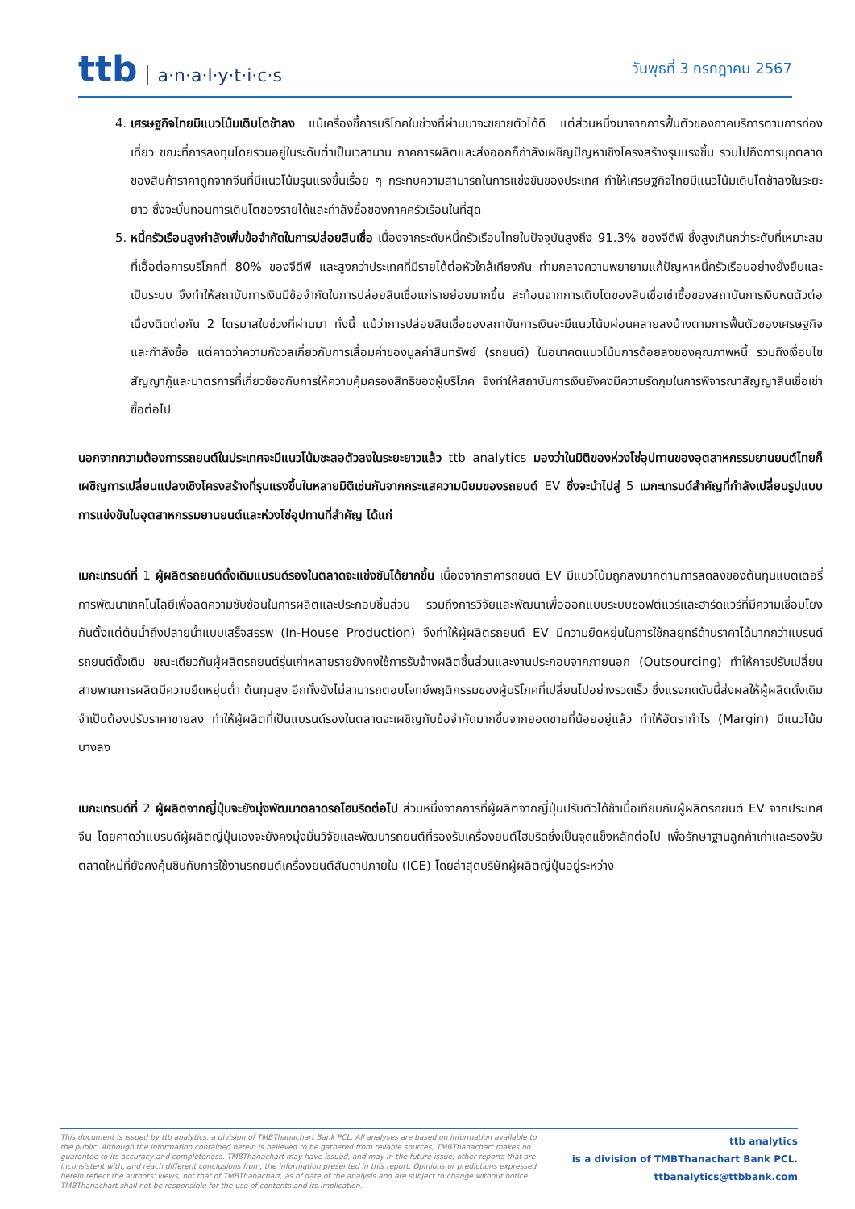ttb a·n·a·l·y·t·i·c·s
วันพุธที่ 3 กรกฎาคม 2567
4. เศรษฐกิจไทยมีแนวโน้มเติบโตช้าลง แม้เครื่องชี้การบริโภคในช่วงที่ผ่านมาจะขยายตัวได้ดี แต่ส่วนหนึ่งมาจากการฟื้นตัวของภาคบริการตามการท่องเที่ยว ขณะที่การลงทุนโดยรวมอยู่ในระดับต่ำเป็นเวลานาน ภาคการผลิตและส่งออกก็กำลังเผชิญปัญหาเชิงโครงสร้างรุนแรงขึ้น รวมไปถึงการบุกตลาดของสินค้าราคาถูกจากจีนที่มีแนวโน้มรุนแรงขึ้นเรื่อย ๆ กระทบความสามารถในการแข่งขันของประเทศ ทำให้เศรษฐกิจไทยมีแนวโน้มเติบโตช้าลงในระยะยาว ซึ่งจะบั่นทอนการเติบโตของรายได้และกำลังซื้อของภาคครัวเรือนในที่สุด
5. หนี้ครัวเรือนสูงกำลังเพิ่มข้อจำกัดในการปล่อยสินเชื่อ เนื่องจากระดับหนี้ครัวเรือนไทยในปัจจุบันสูงถึง 91.3% ของจีดีพี ซึ่งสูงเกินกว่าระดับที่เหมาะสมที่เอื้อต่อการบริโภคที่ 80% ของจีดีพี และสูงกว่าประเทศที่มีรายได้ต่อหัวใกล้เคียงกัน ท่ามกลางความพยายามแก้ปัญหาหนี้ครัวเรือนอย่างยั่งยืนและเป็นระบบ จึงทำให้สถาบันการเงินมีข้อจำกัดในการปล่อยสินเชื่อแก่รายย่อยมากขึ้น สะท้อนจากการเติบโตของสินเชื่อเช่าซื้อของสถาบันการเงินหดตัวต่อเนื่องติดต่อกัน 2 ไตรมาสในช่วงที่ผ่านมา ทั้งนี้ แม้ว่าการปล่อยสินเชื่อของสถาบันการเงินจะมีแนวโน้มผ่อนคลายลงบ้างตามการฟื้นตัวของเศรษฐกิจและกำลังซื้อ แต่คาดว่าความกังวลเกี่ยวกับการเสื่อมค่าของมูลค่าสินทรัพย์ (รถยนต์) ในอนาคตแนวโน้มการด้อยลงของคุณภาพหนี้ รวมถึงเงื่อนไขสัญญากู้และมาตรการที่เกี่ยวข้องกับการให้ความคุ้มครองสิทธิของผู้บริโภค จึงทำให้สถาบันการเงินยังคงมีความรัดกุมในการพิจารณาสัญญาสินเชื่อเช่าซื้อต่อไป
นอกจากความต้องการรถยนต์ในประเทศจะมีแนวโน้มชะลอตัวลงในระยะยาวแล้ว ttb analytics มองว่าในมิติของห่วงโซ่อุปทานของอุตสาหกรรมยานยนต์ไทยก็เผชิญการเปลี่ยนแปลงเชิงโครงสร้างที่รุนแรงขึ้นในหลายมิติเช่นกันจากกระแสความนิยมของรถยนต์ EV ซึ่งจะนำไปสู่ 5 เมกะเทรนด์สำคัญที่กำลังเปลี่ยนรูปแบบการแข่งขันในอุตสาหกรรมยานยนต์และห่วงโซ่อุปทานที่สำคัญ ได้แก่
เมกะเทรนด์ที่ 1 ผู้ผลิตรถยนต์ดั้งเดิมแบรนด์รองในตลาดจะแข่งขันได้ยากขึ้น เนื่องจากราคารถยนต์ EV มีแนวโน้มถูกลงมากตามการลดลงของต้นทุนแบตเตอรี่ การพัฒนาเทคโนโลยีเพื่อลดความซับซ้อนในการผลิตและประกอบชิ้นส่วน รวมถึงการวิจัยและพัฒนาเพื่อออกแบบระบบซอฟต์แวร์และฮาร์ดแวร์ที่มีความเชื่อมโยงกันตั้งแต่ต้นน้ำถึงปลายน้ำแบบเสร็จสรรพ (In-House Production) จึงทำให้ผู้ผลิตรถยนต์ EV มีความยืดหยุ่นในการใช้กลยุทธ์ด้านราคาได้มากกว่าแบรนด์รถยนต์ดั้งเดิม ขณะเดียวกันผู้ผลิตรถยนต์รุ่นเก่าหลายรายยังคงใช้การรับจ้างผลิตชิ้นส่วนและงานประกอบจากภายนอก (Outsourcing) ทำให้การปรับเปลี่ยนสายพานการผลิตมีความยืดหยุ่นต่ำ ต้นทุนสูง อีกทั้งยังไม่สามารถตอบโจทย์พฤติกรรมของผู้บริโภคที่เปลี่ยนไปอย่างรวดเร็ว ซึ่งแรงกดดันนี้ส่งผลให้ผู้ผลิตดั้งเดิมจำเป็นต้องปรับราคาขายลง ทำให้ผู้ผลิตที่เป็นแบรนด์รองในตลาดจะเผชิญกับข้อจำกัดมากขึ้นจากยอดขายที่น้อยอยู่แล้ว ทำให้อัตรากำไร (Margin) มีแนวโน้มบางลง
เมกะเทรนด์ที่ 2 ผู้ผลิตจากญี่ปุ่นจะยังมุ่งพัฒนาตลาดรถไฮบริดต่อไป ส่วนหนึ่งจากการที่ผู้ผลิตจากญี่ปุ่นปรับตัวได้ช้าเมื่อเทียบกับผู้ผลิตรถยนต์ EV จากประเทศจีน โดยคาดว่าแบรนด์ผู้ผลิตญี่ปุ่นเองจะยังคงมุ่งมั่นวิจัยและพัฒนารถยนต์ที่รองรับเครื่องยนต์ไฮบริดซึ่งเป็นจุดแข็งหลักต่อไป เพื่อรักษาฐานลูกค้าเก่าและรองรับตลาดใหม่ที่ยังคงคุ้นชินกับการใช้งานรถยนต์เครื่องยนต์สันดาปภายใน (ICE) โดยล่าสุดบริษัทผู้ผลิตญี่ปุ่นอยู่ระหว่าง
This document is issued by ttb analytics, a division of TMBThanachart Bank PCL. All analyses are based on information available to the public. Although the information contained herein is believed to be gathered from reliable sources, TMBThanachart makes no guarantee to its accuracy and completeness. TMBThanachart may have issued, and may in the future issue, other reports that are inconsistent with, and reach different conclusions from, the information presented in this report. Opinions or predictions expressed herein reflect the authors' views, not that of TMBThanachart, as of date of the analysis and are subject to change without notice. TMBThanachart shall not be responsible for the use of contents and its implication.
ttb analytics
is a division of TMBThanachart Bank PCL.
ttbanalytics@ttbbank.com